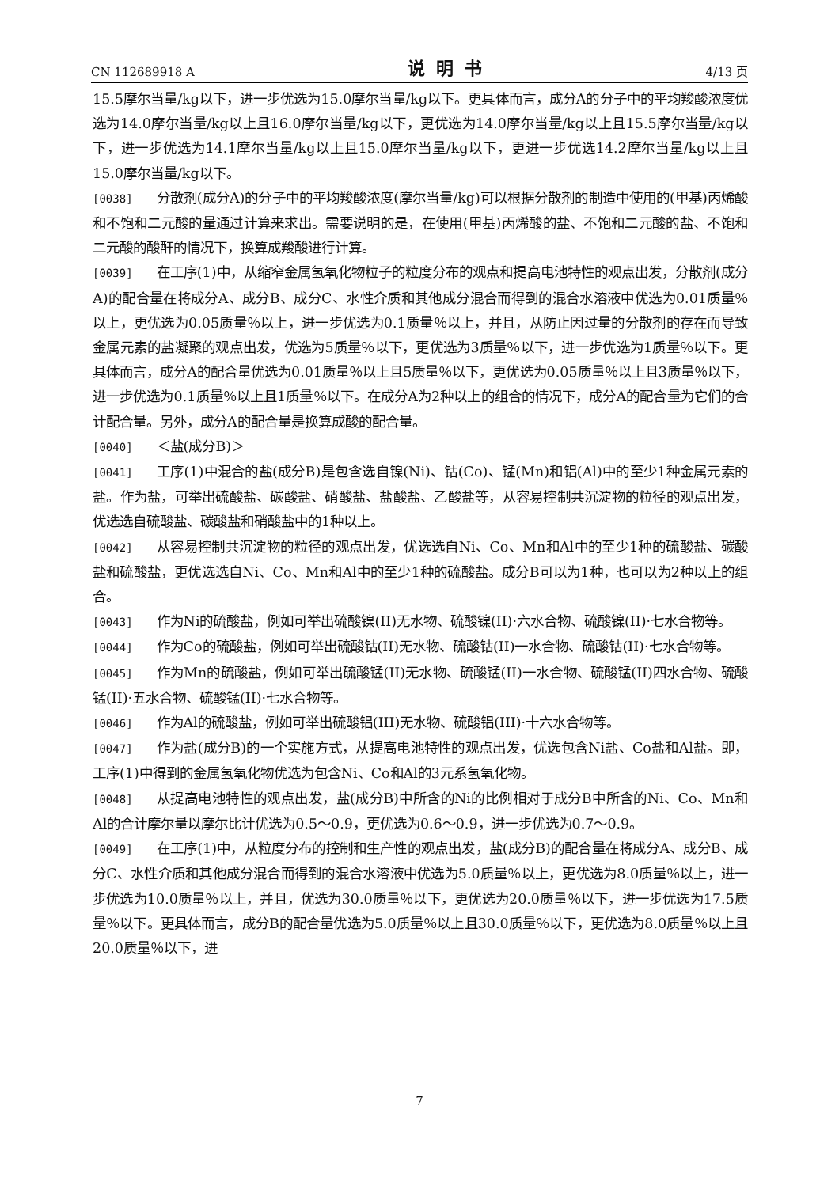CN 112689918 A 说明书 4/13 页
15.5摩尔当量/kg以下，进一步优选为15.0摩尔当量/kg以下。更具体而言，成分A的分子中的平均羧酸浓度优选为14.0摩尔当量/kg以上且16.0摩尔当量/kg以下，更优选为14.0摩尔当量/kg以上且15.5摩尔当量/kg以下，进一步优选为14.1摩尔当量/kg以上且15.0摩尔当量/kg以下，更进一步优选14.2摩尔当量/kg以上且15.0摩尔当量/kg以下。
[0038] 分散剂(成分A)的分子中的平均羧酸浓度(摩尔当量/kg)可以根据分散剂的制造中使用的(甲基)丙烯酸和不饱和二元酸的量通过计算来求出。需要说明的是，在使用(甲基)丙烯酸的盐、不饱和二元酸的盐、不饱和二元酸的酸酐的情况下，换算成羧酸进行计算。
[0039] 在工序(1)中，从缩窄金属氢氧化物粒子的粒度分布的观点和提高电池特性的观点出发，分散剂(成分A)的配合量在将成分A、成分B、成分C、水性介质和其他成分混合而得到的混合水溶液中优选为0.01质量％以上，更优选为0.05质量％以上，进一步优选为0.1质量％以上，并且，从防止因过量的分散剂的存在而导致金属元素的盐凝聚的观点出发，优选为5质量％以下，更优选为3质量％以下，进一步优选为1质量％以下。更具体而言，成分A的配合量优选为0.01质量％以上且5质量％以下，更优选为0.05质量％以上且3质量％以下，进一步优选为0.1质量％以上且1质量％以下。在成分A为2种以上的组合的情况下，成分A的配合量为它们的合计配合量。另外，成分A的配合量是换算成酸的配合量。
[0040] ＜盐(成分B)＞
[0041] 工序(1)中混合的盐(成分B)是包含选自镍(Ni)、钴(Co)、锰(Mn)和铝(Al)中的至少1种金属元素的盐。作为盐，可举出硫酸盐、碳酸盐、硝酸盐、盐酸盐、乙酸盐等，从容易控制共沉淀物的粒径的观点出发，优选选自硫酸盐、碳酸盐和硝酸盐中的1种以上。
[0042] 从容易控制共沉淀物的粒径的观点出发，优选选自Ni、Co、Mn和Al中的至少1种的硫酸盐、碳酸盐和硫酸盐，更优选选自Ni、Co、Mn和Al中的至少1种的硫酸盐。成分B可以为1种，也可以为2种以上的组合。
[0043] 作为Ni的硫酸盐，例如可举出硫酸镍(II)无水物、硫酸镍(II)·六水合物、硫酸镍(II)·七水合物等。
[0044] 作为Co的硫酸盐，例如可举出硫酸钴(II)无水物、硫酸钴(II)一水合物、硫酸钴(II)·七水合物等。
[0045] 作为Mn的硫酸盐，例如可举出硫酸锰(II)无水物、硫酸锰(II)一水合物、硫酸锰(II)四水合物、硫酸锰(II)·五水合物、硫酸锰(II)·七水合物等。
[0046] 作为Al的硫酸盐，例如可举出硫酸铝(III)无水物、硫酸铝(III)·十六水合物等。
[0047] 作为盐(成分B)的一个实施方式，从提高电池特性的观点出发，优选包含Ni盐、Co盐和Al盐。即，工序(1)中得到的金属氢氧化物优选为包含Ni、Co和Al的3元系氢氧化物。
[0048] 从提高电池特性的观点出发，盐(成分B)中所含的Ni的比例相对于成分B中所含的Ni、Co、Mn和Al的合计摩尔量以摩尔比计优选为0.5～0.9，更优选为0.6～0.9，进一步优选为0.7～0.9。
[0049] 在工序(1)中，从粒度分布的控制和生产性的观点出发，盐(成分B)的配合量在将成分A、成分B、成分C、水性介质和其他成分混合而得到的混合水溶液中优选为5.0质量％以上，更优选为8.0质量％以上，进一步优选为10.0质量％以上，并且，优选为30.0质量％以下，更优选为20.0质量％以下，进一步优选为17.5质量％以下。更具体而言，成分B的配合量优选为5.0质量％以上且30.0质量％以下，更优选为8.0质量％以上且20.0质量％以下，进
7